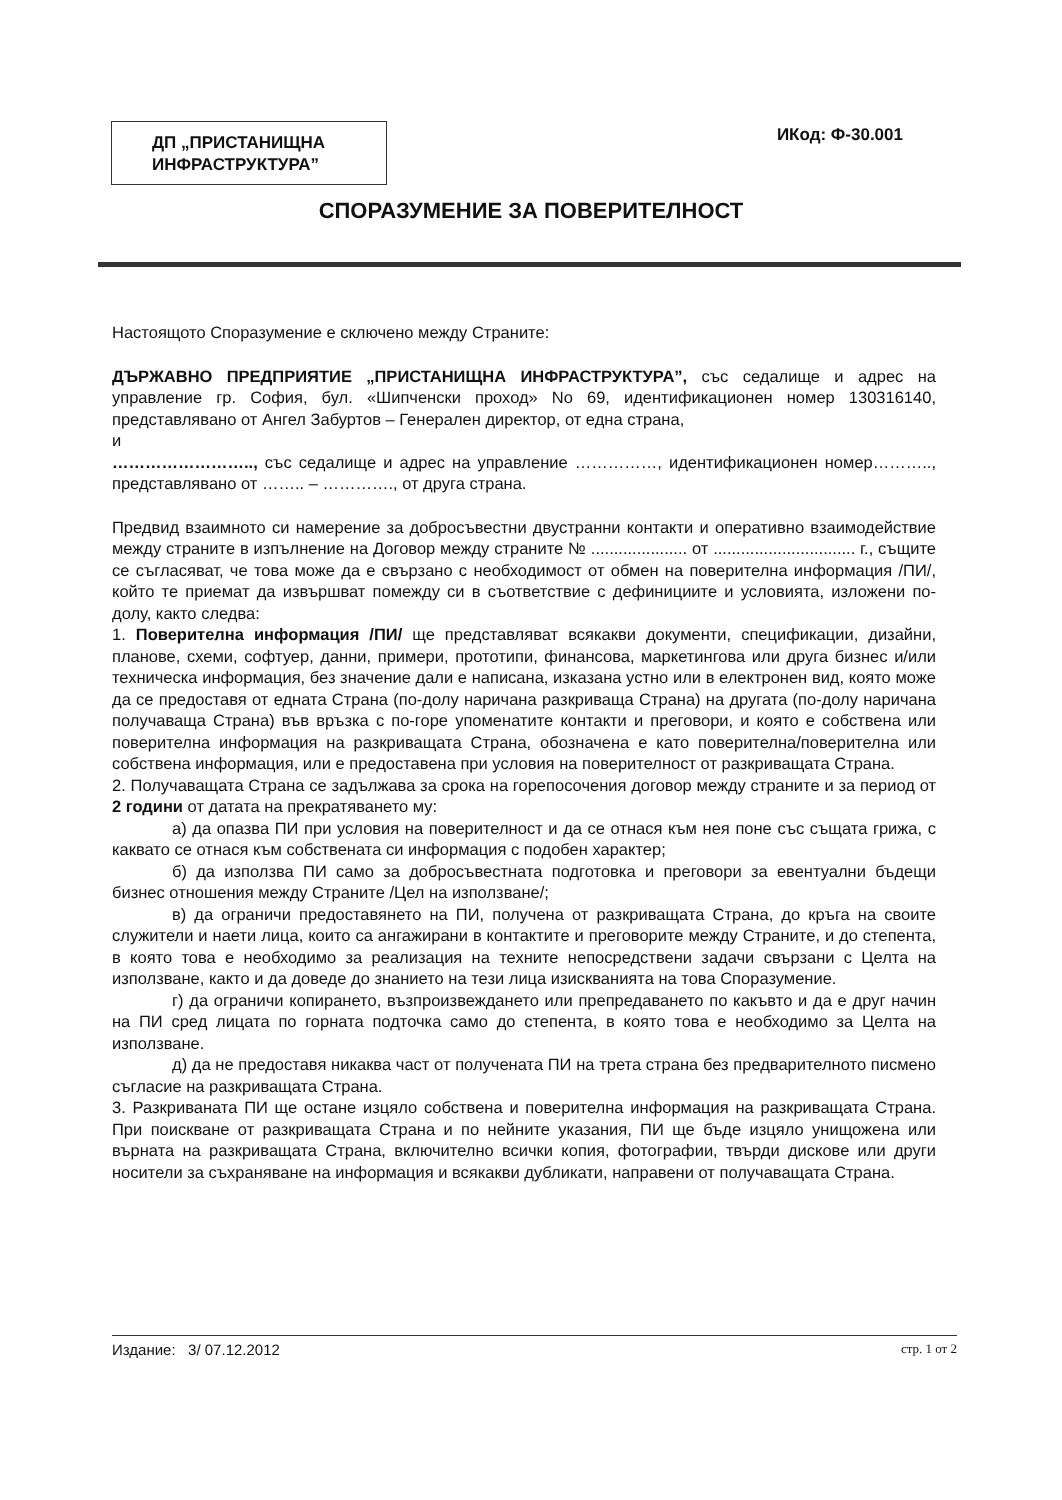ДП „ПРИСТАНИЩНА ИНФРАСТРУКТУРА”
ИКод: Ф-30.001
СПОРАЗУМЕНИЕ ЗА ПОВЕРИТЕЛНОСТ
Настоящото Споразумение е сключено между Страните:
ДЪРЖАВНО ПРЕДПРИЯТИЕ „ПРИСТАНИЩНА ИНФРАСТРУКТУРА”, със седалище и адрес на управление гр. София, бул. «Шипченски проход» No 69, идентификационен номер 130316140, представлявано от Ангел Забуртов – Генерален директор, от една страна,
и
…………………….., със седалище и адрес на управление ……………, идентификационен номер……….., представлявано от …….. – …………., от друга страна.
Предвид взаимното си намерение за добросъвестни двустранни контакти и оперативно взаимодействие между страните в изпълнение на Договор между страните № ..................... от ............................... г., същите се съгласяват, че това може да е свързано с необходимост от обмен на поверителна информация /ПИ/, който те приемат да извършват помежду си в съответствие с дефинициите и условията, изложени по-долу, както следва:
1. Поверителна информация /ПИ/ ще представляват всякакви документи, спецификации, дизайни, планове, схеми, софтуер, данни, примери, прототипи, финансова, маркетингова или друга бизнес и/или техническа информация, без значение дали е написана, изказана устно или в електронен вид, която може да се предоставя от едната Страна (по-долу наричана разкриваща Страна) на другата (по-долу наричана получаваща Страна) във връзка с по-горе упоменатите контакти и преговори, и която е собствена или поверителна информация на разкриващата Страна, обозначена е като поверителна/поверителна или собствена информация, или е предоставена при условия на поверителност от разкриващата Страна.
2. Получаващата Страна се задължава за срока на горепосочения договор между страните и за период от 2 години от датата на прекратяването му:
а) да опазва ПИ при условия на поверителност и да се отнася към нея поне със същата грижа, с каквато се отнася към собствената си информация с подобен характер;
б) да използва ПИ само за добросъвестната подготовка и преговори за евентуални бъдещи бизнес отношения между Страните /Цел на използване/;
в) да ограничи предоставянето на ПИ, получена от разкриващата Страна, до кръга на своите служители и наети лица, които са ангажирани в контактите и преговорите между Страните, и до степента, в която това е необходимо за реализация на техните непосредствени задачи свързани с Целта на използване, както и да доведе до знанието на тези лица изискванията на това Споразумение.
г) да ограничи копирането, възпроизвеждането или препредаването по какъвто и да е друг начин на ПИ сред лицата по горната подточка само до степента, в която това е необходимо за Целта на използване.
д) да не предоставя никаква част от получената ПИ на трета страна без предварителното писмено съгласие на разкриващата Страна.
3. Разкриваната ПИ ще остане изцяло собствена и поверителна информация на разкриващата Страна. При поискване от разкриващата Страна и по нейните указания, ПИ ще бъде изцяло унищожена или върната на разкриващата Страна, включително всички копия, фотографии, твърди дискове или други носители за съхраняване на информация и всякакви дубликати, направени от получаващата Страна.
Издание: 3/ 07.12.2012 стр. 1 от 2